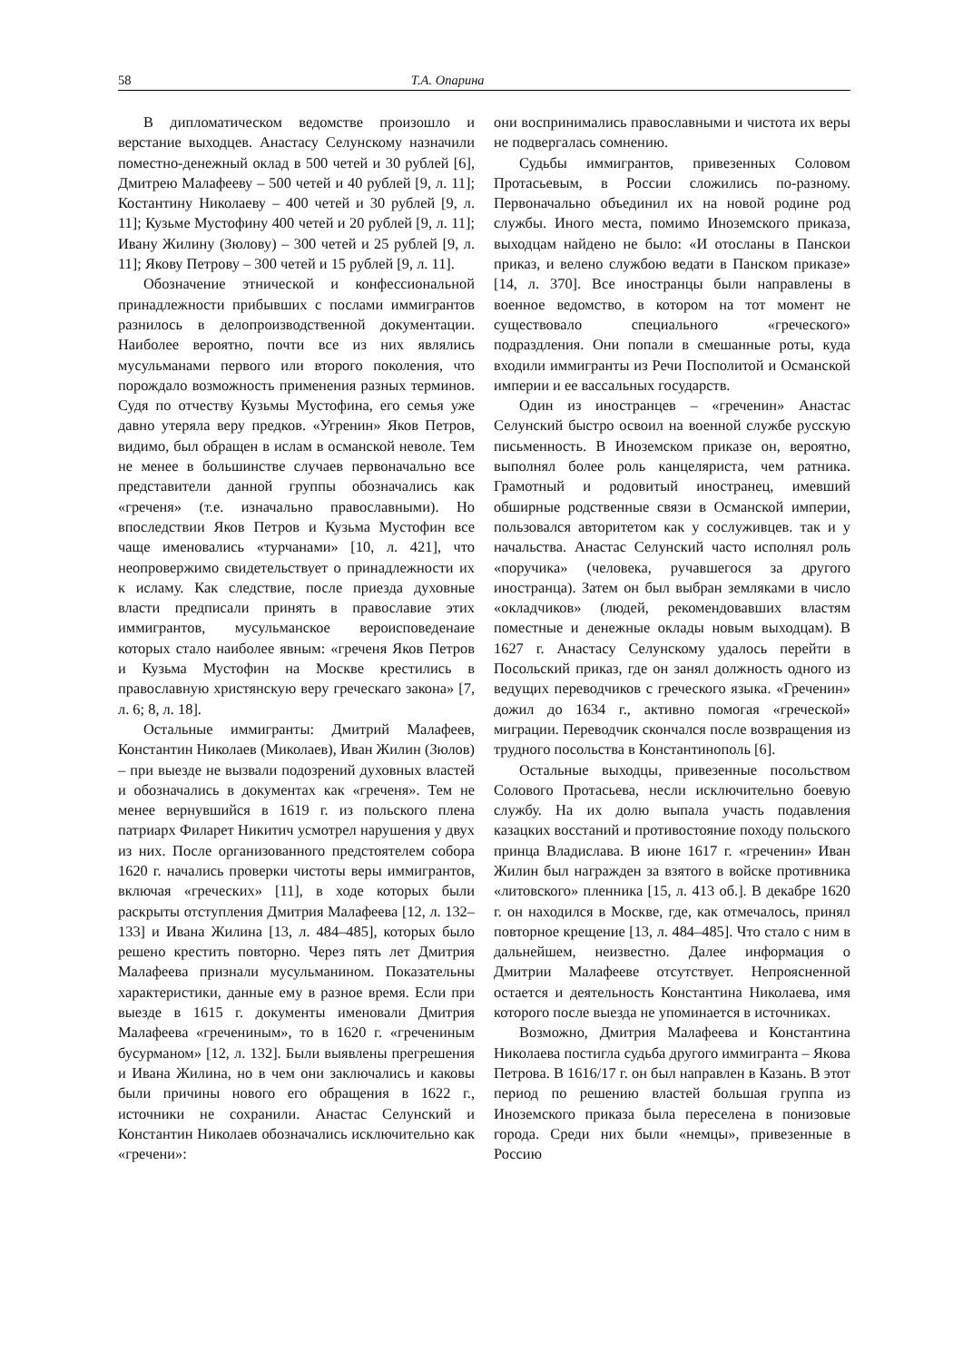58 Т.А. Опарина
В дипломатическом ведомстве произошло и верстание выходцев. Анастасу Селунскому назначили поместно-денежный оклад в 500 четей и 30 рублей [6], Дмитрею Малафееву – 500 четей и 40 рублей [9, л. 11]; Костантину Николаеву – 400 четей и 30 рублей [9, л. 11]; Кузьме Мустофину 400 четей и 20 рублей [9, л. 11]; Ивану Жилину (Зюлову) – 300 четей и 25 рублей [9, л. 11]; Якову Петрову – 300 четей и 15 рублей [9, л. 11].
Обозначение этнической и конфессиональной принадлежности прибывших с послами иммигрантов разнилось в делопроизводственной документации. Наиболее вероятно, почти все из них являлись мусульманами первого или второго поколения, что порождало возможность применения разных терминов. Судя по отчеству Кузьмы Мустофина, его семья уже давно утеряла веру предков. «Угренин» Яков Петров, видимо, был обращен в ислам в османской неволе. Тем не менее в большинстве случаев первоначально все представители данной группы обозначались как «греченя» (т.е. изначально православными). Но впоследствии Яков Петров и Кузьма Мустофин все чаще именовались «турчанами» [10, л. 421], что неопровержимо свидетельствует о принадлежности их к исламу. Как следствие, после приезда духовные власти предписали принять в православие этих иммигрантов, мусульманское вероисповеденаие которых стало наиболее явным: «греченя Яков Петров и Кузьма Мустофин на Москве крестились в православную христянскую веру греческаго закона» [7, л. 6; 8, л. 18].
Остальные иммигранты: Дмитрий Малафеев, Константин Николаев (Миколаев), Иван Жилин (Зюлов) – при выезде не вызвали подозрений духовных властей и обозначались в документах как «греченя». Тем не менее вернувшийся в 1619 г. из польского плена патриарх Филарет Никитич усмотрел нарушения у двух из них. После организованного предстоятелем собора 1620 г. начались проверки чистоты веры иммигрантов, включая «греческих» [11], в ходе которых были раскрыты отступления Дмитрия Малафеева [12, л. 132–133] и Ивана Жилина [13, л. 484–485], которых было решено крестить повторно. Через пять лет Дмитрия Малафеева признали мусульманином. Показательны характеристики, данные ему в разное время. Если при выезде в 1615 г. документы именовали Дмитрия Малафеева «гречениным», то в 1620 г. «гречениным бусурманом» [12, л. 132]. Были выявлены прегрешения и Ивана Жилина, но в чем они заключались и каковы были причины нового его обращения в 1622 г., источники не сохранили. Анастас Селунский и Константин Николаев обозначались исключительно как «гречени»:
они воспринимались православными и чистота их веры не подвергалась сомнению.
Судьбы иммигрантов, привезенных Соловом Протасьевым, в России сложились по-разному. Первоначально объединил их на новой родине род службы. Иного места, помимо Иноземского приказа, выходцам найдено не было: «И отосланы в Панскои приказ, и велено службою ведати в Панском приказе» [14, л. 370]. Все иностранцы были направлены в военное ведомство, в котором на тот момент не существовало специального «греческого» подраздления. Они попали в смешанные роты, куда входили иммигранты из Речи Посполитой и Османской империи и ее вассальных государств.
Один из иностранцев – «греченин» Анастас Селунский быстро освоил на военной службе русскую письменность. В Иноземском приказе он, вероятно, выполнял более роль канцеляриста, чем ратника. Грамотный и родовитый иностранец, имевший обширные родственные связи в Османской империи, пользовался авторитетом как у сослуживцев. так и у начальства. Анастас Селунский часто исполнял роль «поручика» (человека, ручавшегося за другого иностранца). Затем он был выбран земляками в число «окладчиков» (людей, рекомендовавших властям поместные и денежные оклады новым выходцам). В 1627 г. Анастасу Селунскому удалось перейти в Посольский приказ, где он занял должность одного из ведущих переводчиков с греческого языка. «Греченин» дожил до 1634 г., активно помогая «греческой» миграции. Переводчик скончался после возвращения из трудного посольства в Константинополь [6].
Остальные выходцы, привезенные посольством Солового Протасьева, несли исключительно боевую службу. На их долю выпала участь подавления казацких восстаний и противостояние походу польского принца Владислава. В июне 1617 г. «греченин» Иван Жилин был награжден за взятого в войске противника «литовского» пленника [15, л. 413 об.]. В декабре 1620 г. он находился в Москве, где, как отмечалось, принял повторное крещение [13, л. 484–485]. Что стало с ним в дальнейшем, неизвестно. Далее информация о Дмитрии Малафееве отсутствует. Непроясненной остается и деятельность Константина Николаева, имя которого после выезда не упоминается в источниках.
Возможно, Дмитрия Малафеева и Константина Николаева постигла судьба другого иммигранта – Якова Петрова. В 1616/17 г. он был направлен в Казань. В этот период по решению властей большая группа из Иноземского приказа была переселена в понизовые города. Среди них были «немцы», привезенные в Россию